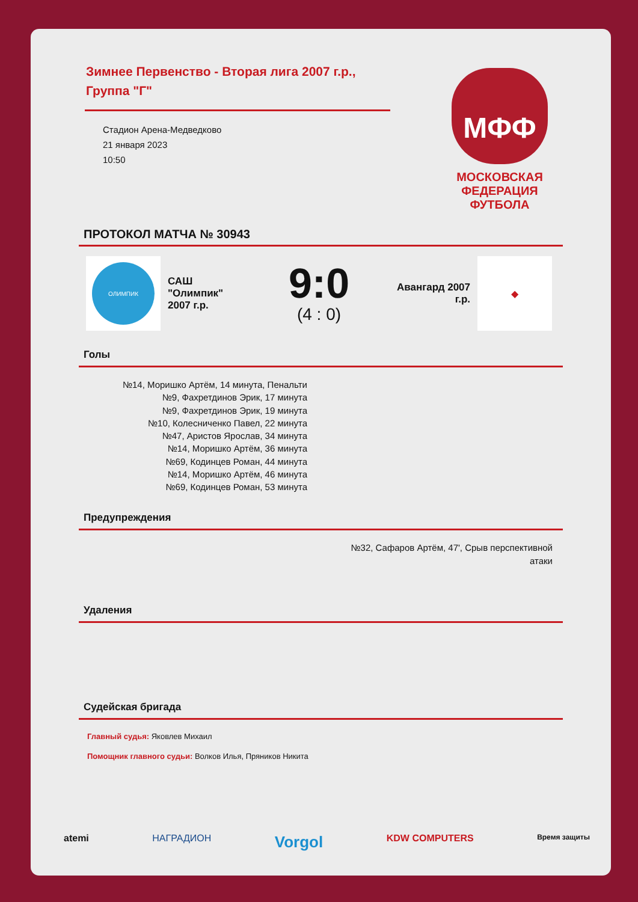МФФ
МОСКОВСКАЯ
ФЕДЕРАЦИЯ
ФУТБОЛА
Зимнее Первенство - Вторая лига 2007 г.р., Группа "Г"
Стадион Арена-Медведково
21 января 2023
10:50
ПРОТОКОЛ МАТЧА № 30943
ОЛИМПИК
САШ "Олимпик" 2007 г.р.
9:0
(4 : 0)
Авангард 2007 г.р.
◆
Голы
№14, Моришко Артём, 14 минута, Пенальти
№9, Фахретдинов Эрик, 17 минута
№9, Фахретдинов Эрик, 19 минута
№10, Колесниченко Павел, 22 минута
№47, Аристов Ярослав, 34 минута
№14, Моришко Артём, 36 минута
№69, Кодинцев Роман, 44 минута
№14, Моришко Артём, 46 минута
№69, Кодинцев Роман, 53 минута
Предупреждения
№32, Сафаров Артём, 47', Срыв перспективной атаки
Удаления
Судейская бригада
Главный судья: Яковлев Михаил
Помощник главного судьи: Волков Илья, Пряников Никита
atemi НАГРАДИОН Vorgol KDW COMPUTERS Время защиты